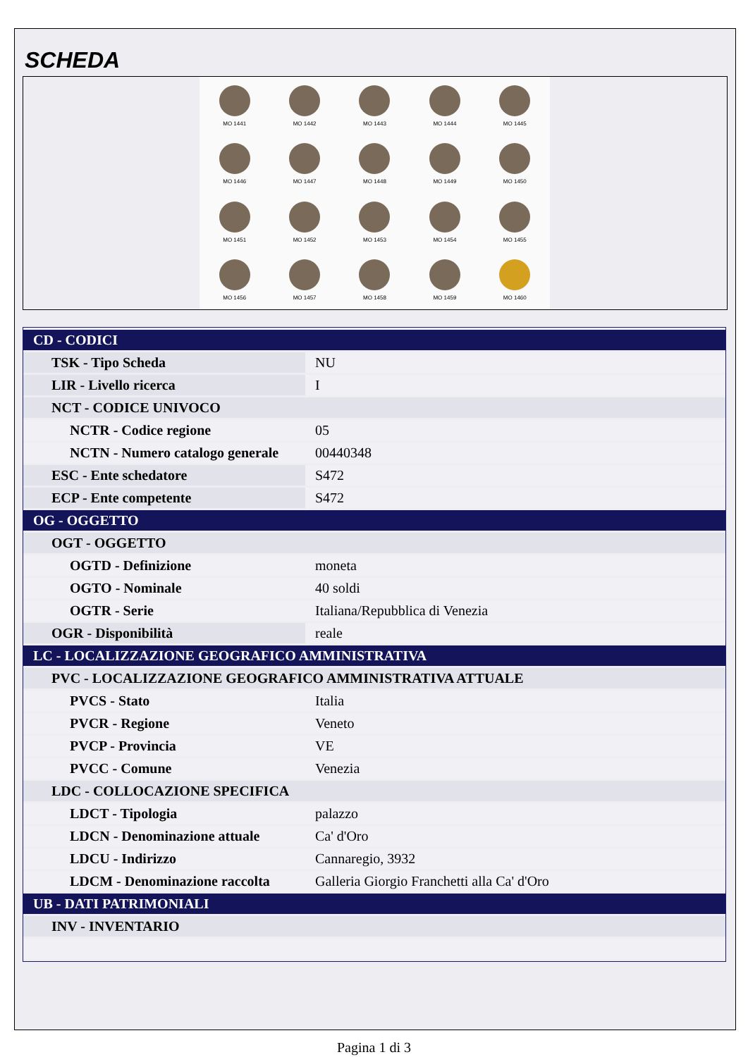SCHEDA
MO 1441
MO 1442
MO 1443
MO 1444
MO 1445
MO 1446
MO 1447
MO 1448
MO 1449
MO 1450
MO 1451
MO 1452
MO 1453
MO 1454
MO 1455
MO 1456
MO 1457
MO 1458
MO 1459
MO 1460
| CD - CODICI | |
| TSK - Tipo Scheda | NU |
| LIR - Livello ricerca | I |
| NCT - CODICE UNIVOCO | |
| NCTR - Codice regione | 05 |
| NCTN - Numero catalogo generale | 00440348 |
| ESC - Ente schedatore | S472 |
| ECP - Ente competente | S472 |
| OG - OGGETTO | |
| OGT - OGGETTO | |
| OGTD - Definizione | moneta |
| OGTO - Nominale | 40 soldi |
| OGTR - Serie | Italiana/Repubblica di Venezia |
| OGR - Disponibilità | reale |
| LC - LOCALIZZAZIONE GEOGRAFICO AMMINISTRATIVA | |
| PVC - LOCALIZZAZIONE GEOGRAFICO AMMINISTRATIVA ATTUALE | |
| PVCS - Stato | Italia |
| PVCR - Regione | Veneto |
| PVCP - Provincia | VE |
| PVCC - Comune | Venezia |
| LDC - COLLOCAZIONE SPECIFICA | |
| LDCT - Tipologia | palazzo |
| LDCN - Denominazione attuale | Ca' d'Oro |
| LDCU - Indirizzo | Cannaregio, 3932 |
| LDCM - Denominazione raccolta | Galleria Giorgio Franchetti alla Ca' d'Oro |
| UB - DATI PATRIMONIALI | |
| INV - INVENTARIO | |
Pagina 1 di 3